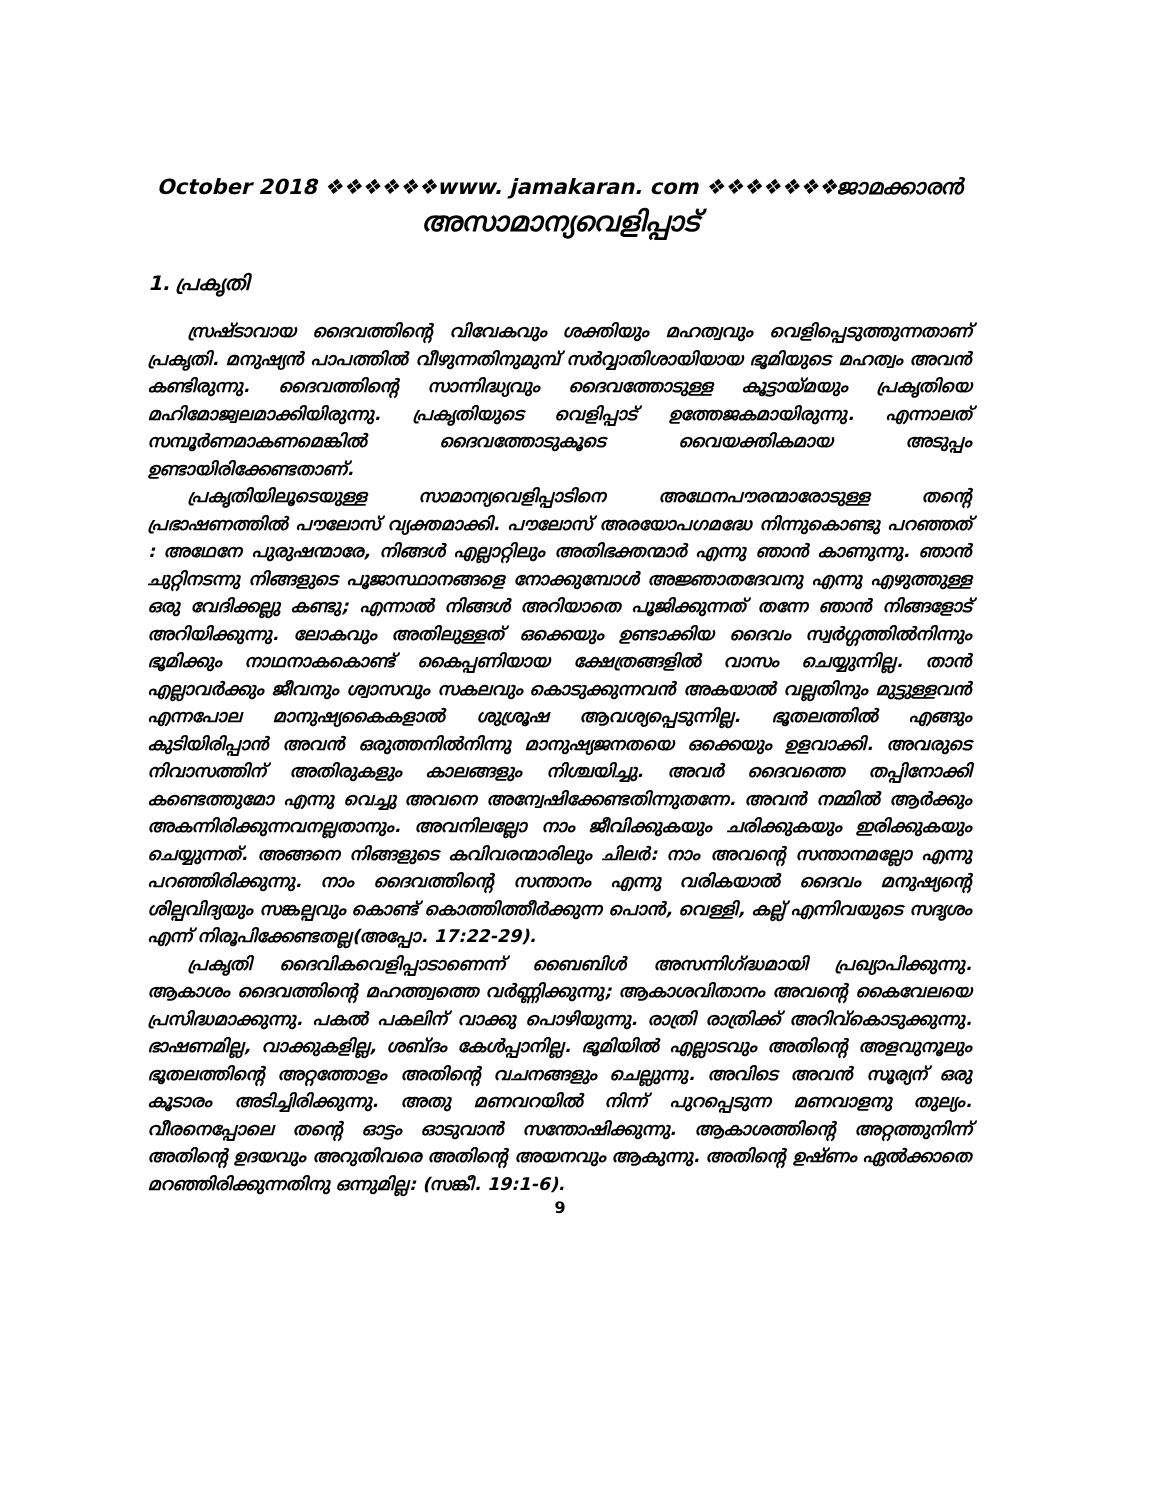October 2018 ❖❖❖❖❖❖www. jamakaran. com ❖❖❖❖❖❖❖ജാമക്കാരൻ
അസാമാന്യവെളിപ്പാട്
1. പ്രകൃതി
സ്രഷ്ടാവായ ദൈവത്തിന്റെ വിവേകവും ശക്തിയും മഹത്വവും വെളിപ്പെടുത്തുന്നതാണ് പ്രകൃതി. മനുഷ്യൻ പാപത്തിൽ വീഴുന്നതിനുമുമ്പ് സർവ്വാതിശായിയായ ഭൂമിയുടെ മഹത്വം അവൻ കണ്ടിരുന്നു. ദൈവത്തിന്റെ സാന്നിദ്ധ്യവും ദൈവത്തോടുള്ള കൂട്ടായ്മയും പ്രകൃതിയെ മഹിമോജ്വലമാക്കിയിരുന്നു. പ്രകൃതിയുടെ വെളിപ്പാട് ഉത്തേജകമായിരുന്നു. എന്നാലത് സമ്പൂർണമാകണമെങ്കിൽ ദൈവത്തോടുകൂടെ വൈയക്തികമായ അടുപ്പം ഉണ്ടായിരിക്കേണ്ടതാണ്.
പ്രകൃതിയിലൂടെയുള്ള സാമാന്യവെളിപ്പാടിനെ അഥേനപൗരന്മാരോടുള്ള തന്റെ പ്രഭാഷണത്തിൽ പൗലോസ് വ്യക്തമാക്കി. പൗലോസ് അരയോപഗമദ്ധേ നിന്നുകൊണ്ടു പറഞ്ഞത് : അഥേനേ പുരുഷന്മാരേ, നിങ്ങൾ എല്ലാറ്റിലും അതിഭക്തന്മാർ എന്നു ഞാൻ കാണുന്നു. ഞാൻ ചുറ്റിനടന്നു നിങ്ങളുടെ പൂജാസ്ഥാനങ്ങളെ നോക്കുമ്പോൾ അജ്ഞാതദേവനു എന്നു എഴുത്തുള്ള ഒരു വേദിക്കല്ലു കണ്ടു; എന്നാൽ നിങ്ങൾ അറിയാതെ പൂജിക്കുന്നത് തന്നേ ഞാൻ നിങ്ങളോട് അറിയിക്കുന്നു. ലോകവും അതിലുള്ളത് ഒക്കെയും ഉണ്ടാക്കിയ ദൈവം സ്വർഗ്ഗത്തിൽനിന്നും ഭൂമിക്കും നാഥനാകകൊണ്ട് കൈപ്പണിയായ ക്ഷേത്രങ്ങളിൽ വാസം ചെയ്യുന്നില്ല. താൻ എല്ലാവർക്കും ജീവനും ശ്വാസവും സകലവും കൊടുക്കുന്നവൻ അകയാൽ വല്ലതിനും മുട്ടുള്ളവൻ എന്നപോല മാനുഷ്യകൈകളാൽ ശുശ്രൂഷ ആവശ്യപ്പെടുന്നില്ല. ഭൂതലത്തിൽ എങ്ങും കുടിയിരിപ്പാൻ അവൻ ഒരുത്തനിൽനിന്നു മാനുഷ്യജനതയെ ഒക്കെയും ഉളവാക്കി. അവരുടെ നിവാസത്തിന് അതിരുകളും കാലങ്ങളും നിശ്ചയിച്ചു. അവർ ദൈവത്തെ തപ്പിനോക്കി കണ്ടെത്തുമോ എന്നു വെച്ചു അവനെ അന്വേഷിക്കേണ്ടതിന്നുതന്നേ. അവൻ നമ്മിൽ ആർക്കും അകന്നിരിക്കുന്നവനല്ലതാനും. അവനിലല്ലോ നാം ജീവിക്കുകയും ചരിക്കുകയും ഇരിക്കുകയും ചെയ്യുന്നത്. അങ്ങനെ നിങ്ങളുടെ കവിവരന്മാരിലും ചിലർ: നാം അവന്റെ സന്താനമല്ലോ എന്നു പറഞ്ഞിരിക്കുന്നു. നാം ദൈവത്തിന്റെ സന്താനം എന്നു വരികയാൽ ദൈവം മനുഷ്യന്റെ ശില്പവിദ്യയും സങ്കല്പവും കൊണ്ട് കൊത്തിത്തീർക്കുന്ന പൊൻ, വെള്ളി, കല്ല് എന്നിവയുടെ സദൃശം എന്ന് നിരൂപിക്കേണ്ടതല്ല(അപ്പോ. 17:22-29).
പ്രകൃതി ദൈവികവെളിപ്പാടാണെന്ന് ബൈബിൾ അസന്നിഗ്ദ്ധമായി പ്രഖ്യാപിക്കുന്നു. ആകാശം ദൈവത്തിന്റെ മഹത്ത്വത്തെ വർണ്ണിക്കുന്നു; ആകാശവിതാനം അവന്റെ കൈവേലയെ പ്രസിദ്ധമാക്കുന്നു. പകൽ പകലിന് വാക്കു പൊഴിയുന്നു. രാത്രി രാത്രിക്ക് അറിവ്കൊടുക്കുന്നു. ഭാഷണമില്ല, വാക്കുകളില്ല, ശബ്ദം കേൾപ്പാനില്ല. ഭൂമിയിൽ എല്ലാടവും അതിന്റെ അളവുനൂലും ഭൂതലത്തിന്റെ അറ്റത്തോളം അതിന്റെ വചനങ്ങളും ചെല്ലുന്നു. അവിടെ അവൻ സൂര്യന് ഒരു കൂടാരം അടിച്ചിരിക്കുന്നു. അതു മണവറയിൽ നിന്ന് പുറപ്പെടുന്ന മണവാളനു തുല്യം. വീരനെപ്പോലെ തന്റെ ഓട്ടം ഓടുവാൻ സന്തോഷിക്കുന്നു. ആകാശത്തിന്റെ അറ്റത്തുനിന്ന് അതിന്റെ ഉദയവും അറുതിവരെ അതിന്റെ അയനവും ആകുന്നു. അതിന്റെ ഉഷ്ണം ഏൽക്കാതെ മറഞ്ഞിരിക്കുന്നതിനു ഒന്നുമില്ല: (സങ്കീ. 19:1-6).
9